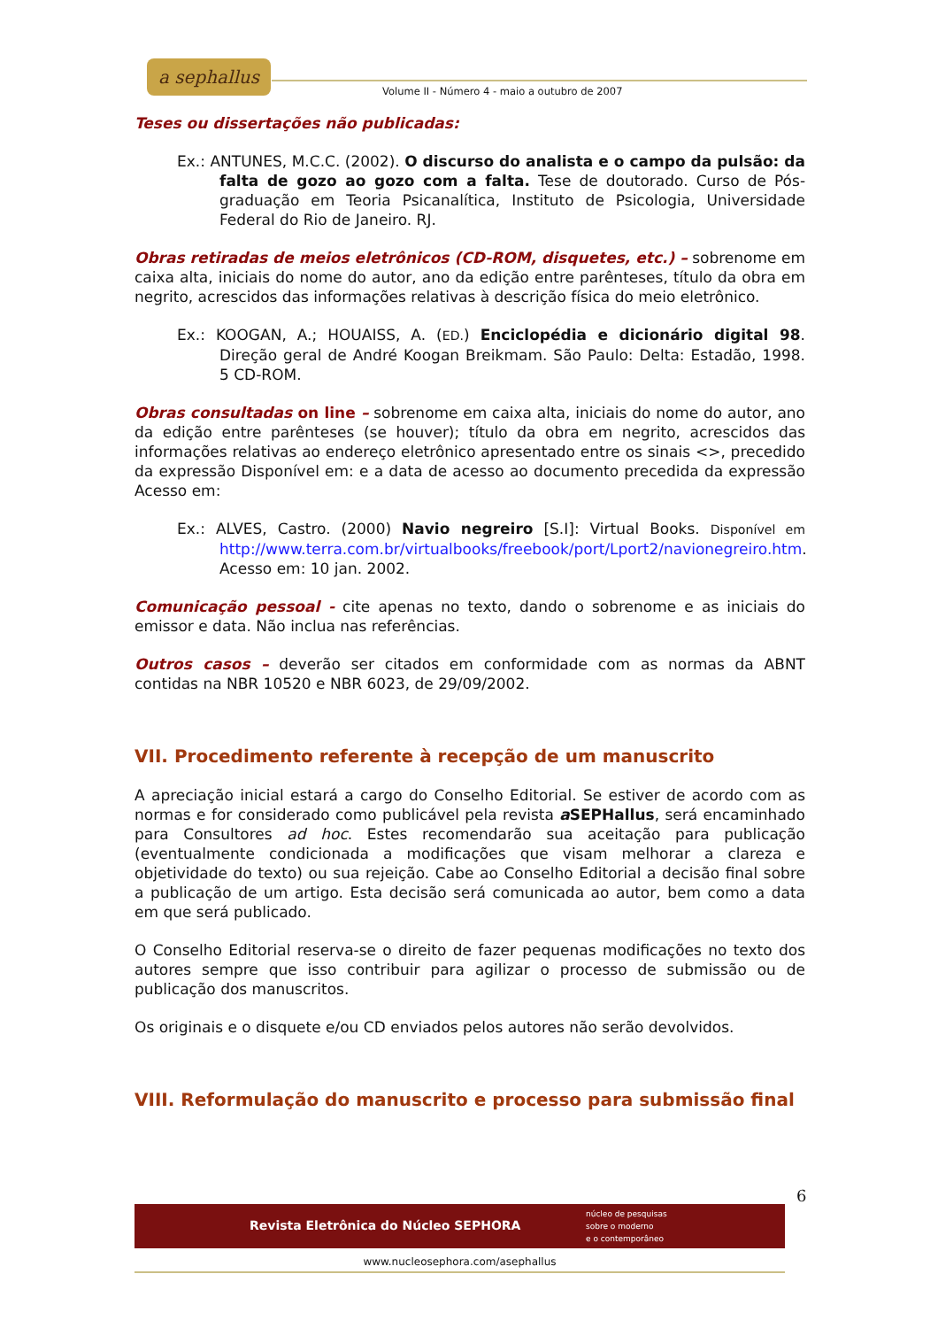a sephallus
Volume II - Número 4 - maio a outubro de 2007
Teses ou dissertações não publicadas:
Ex.: ANTUNES, M.C.C. (2002). O discurso do analista e o campo da pulsão: da falta de gozo ao gozo com a falta. Tese de doutorado. Curso de Pós-graduação em Teoria Psicanalítica, Instituto de Psicologia, Universidade Federal do Rio de Janeiro. RJ.
Obras retiradas de meios eletrônicos (CD-ROM, disquetes, etc.) – sobrenome em caixa alta, iniciais do nome do autor, ano da edição entre parênteses, título da obra em negrito, acrescidos das informações relativas à descrição física do meio eletrônico.
Ex.: KOOGAN, A.; HOUAISS, A. (ED.) Enciclopédia e dicionário digital 98. Direção geral de André Koogan Breikmam. São Paulo: Delta: Estadão, 1998. 5 CD-ROM.
Obras consultadas on line – sobrenome em caixa alta, iniciais do nome do autor, ano da edição entre parênteses (se houver); título da obra em negrito, acrescidos das informações relativas ao endereço eletrônico apresentado entre os sinais <>, precedido da expressão Disponível em: e a data de acesso ao documento precedida da expressão Acesso em:
Ex.: ALVES, Castro. (2000) Navio negreiro [S.I]: Virtual Books. Disponível em http://www.terra.com.br/virtualbooks/freebook/port/Lport2/navionegreiro.htm. Acesso em: 10 jan. 2002.
Comunicação pessoal - cite apenas no texto, dando o sobrenome e as iniciais do emissor e data. Não inclua nas referências.
Outros casos – deverão ser citados em conformidade com as normas da ABNT contidas na NBR 10520 e NBR 6023, de 29/09/2002.
VII. Procedimento referente à recepção de um manuscrito
A apreciação inicial estará a cargo do Conselho Editorial. Se estiver de acordo com as normas e for considerado como publicável pela revista a SEPHallus, será encaminhado para Consultores ad hoc. Estes recomendarão sua aceitação para publicação (eventualmente condicionada a modificações que visam melhorar a clareza e objetividade do texto) ou sua rejeição. Cabe ao Conselho Editorial a decisão final sobre a publicação de um artigo. Esta decisão será comunicada ao autor, bem como a data em que será publicado.
O Conselho Editorial reserva-se o direito de fazer pequenas modificações no texto dos autores sempre que isso contribuir para agilizar o processo de submissão ou de publicação dos manuscritos.
Os originais e o disquete e/ou CD enviados pelos autores não serão devolvidos.
VIII. Reformulação do manuscrito e processo para submissão final
6
Revista Eletrônica do Núcleo SEPHORA
núcleo de pesquisas
sobre o moderno
e o contemporâneo
www.nucleosephora.com/asephallus